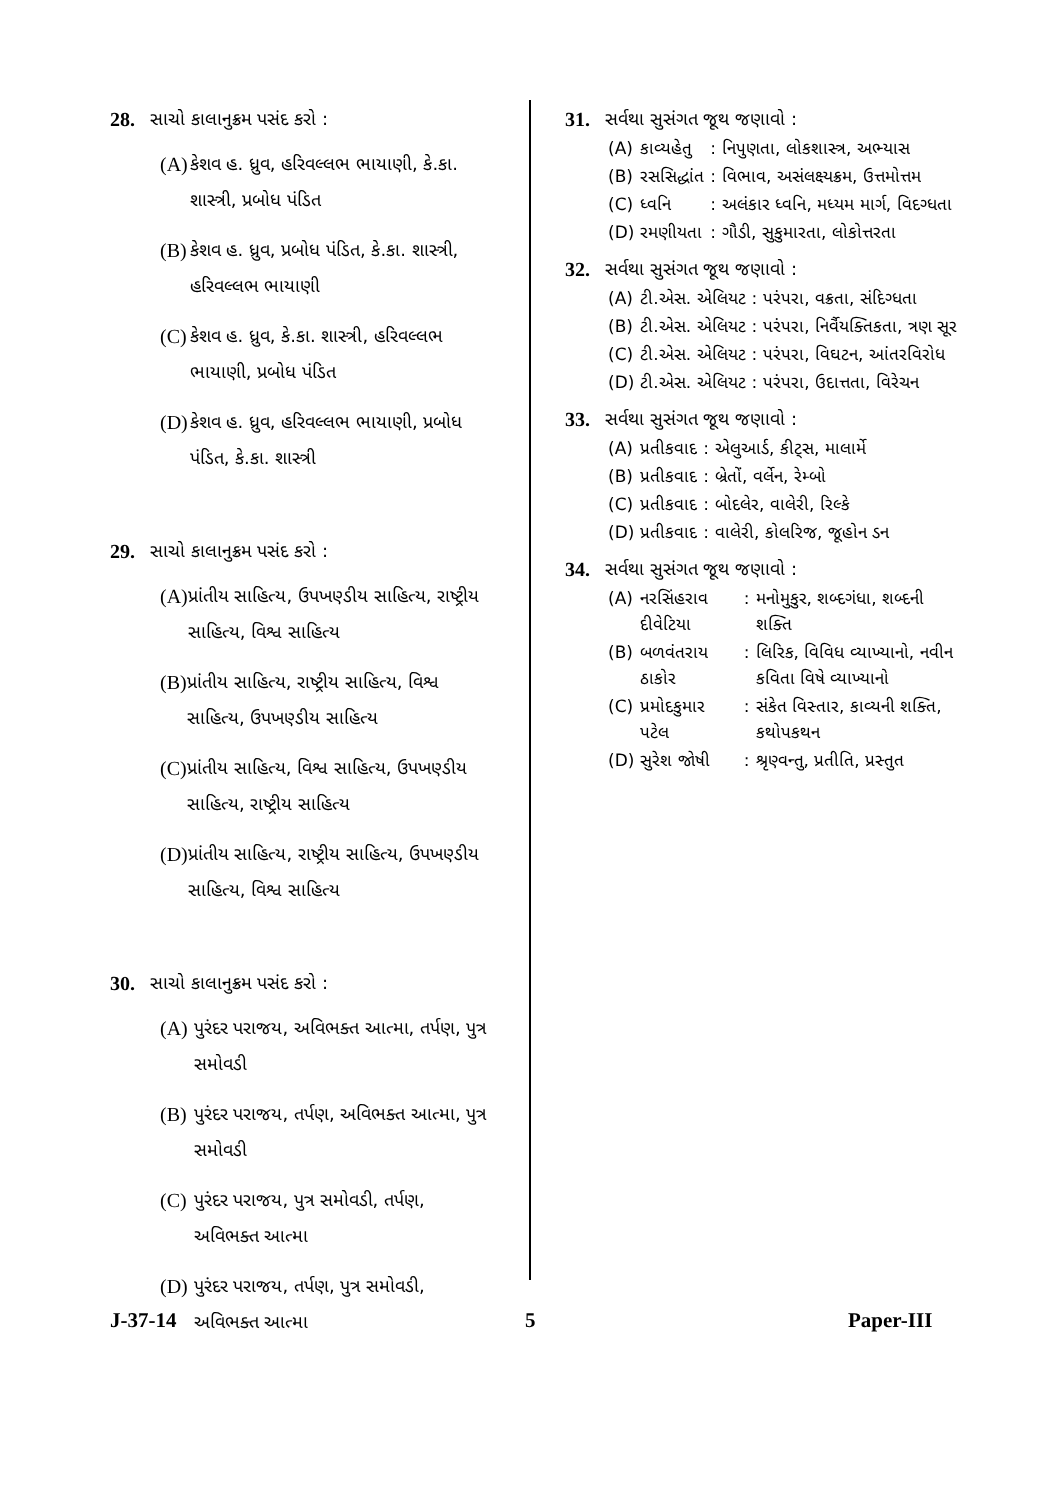28. સાચો કાલાનુક્રમ પસંદ કરો :
(A) કેશવ હ. ધ્રુવ, હરિવલ્લભ ભાયાણી, કે.કા. શાસ્ત્રી, પ્રબોધ પંડિત
(B) કેશવ હ. ધ્રુવ, પ્રબોધ પંડિત, કે.કા. શાસ્ત્રી, હરિવલ્લભ ભાયાણી
(C) કેશવ હ. ધ્રુવ, કે.કા. શાસ્ત્રી, હરિવલ્લભ ભાયાણી, પ્રબોધ પંડિત
(D) કેશવ હ. ધ્રુવ, હરિવલ્લભ ભાયાણી, પ્રબોધ પંડિત, કે.કા. શાસ્ત્રી
29. સાચો કાલાનુક્રમ પસંદ કરો :
(A) પ્રાંતીય સાહિત્ય, ઉપખણ્ડીય સાહિત્ય, રાષ્ટ્રીય સાહિત્ય, વિશ્વ સાહિત્ય
(B) પ્રાંતીય સાહિત્ય, રાષ્ટ્રીય સાહિત્ય, વિશ્વ સાહિત્ય, ઉપખણ્ડીય સાહિત્ય
(C) પ્રાંતીય સાહિત્ય, વિશ્વ સાહિત્ય, ઉપખણ્ડીય સાહિત્ય, રાષ્ટ્રીય સાહિત્ય
(D) પ્રાંતીય સાહિત્ય, રાષ્ટ્રીય સાહિત્ય, ઉપખણ્ડીય સાહિત્ય, વિશ્વ સાહિત્ય
30. સાચો કાલાનુક્રમ પસંદ કરો :
(A) પુરંદર પરાજય, અવિભક્ત આત્મા, તર્પણ, પુત્ર સમોવડી
(B) પુરંદર પરાજય, તર્પણ, અવિભક્ત આત્મા, પુત્ર સમોવડી
(C) પુરંદર પરાજય, પુત્ર સમોવડી, તર્પણ, અવિભક્ત આત્મા
(D) પુરંદર પરાજય, તર્પણ, પુત્ર સમોવડી, અવિભક્ત આત્મા
31. સર્વથા સુસંગત જૂથ જણાવો :
| (A) | કાવ્યહેતુ | : | નિપુણતા, લોકશાસ્ત્ર, અભ્યાસ |
| (B) | રસસિદ્ધાંત | : | વિભાવ, અસંલક્ષ્યક્રમ, ઉત્તમોત્તમ |
| (C) | ધ્વનિ | : | અલંકાર ધ્વનિ, મધ્યમ માર્ગ, વિદગ્ધતા |
| (D) | રમણીયતા | : | ગૌડી, સુકુમારતા, લોકોત્તરતા |
32. સર્વથા સુસંગત જૂથ જણાવો :
| (A) | ટી.એસ. એલિયટ | : | પરંપરા, વક્રતા, સંદિગ્ધતા |
| (B) | ટી.એસ. એલિયટ | : | પરંપરા, નિર્વૈયક્તિકતા, ત્રણ સૂર |
| (C) | ટી.એસ. એલિયટ | : | પરંપરા, વિઘટન, આંતરવિરોધ |
| (D) | ટી.એસ. એલિયટ | : | પરંપરા, ઉદાત્તતા, વિરેચન |
33. સર્વથા સુસંગત જૂથ જણાવો :
| (A) | પ્રતીકવાદ | : | એલુઆર્ડ, કીટ્સ, માલાર્મે |
| (B) | પ્રતીકવાદ | : | બ્રેતોં, વર્લેન, રેમ્બો |
| (C) | પ્રતીકવાદ | : | બોદલેર, વાલેરી, રિલ્કે |
| (D) | પ્રતીકવાદ | : | વાલેરી, કોલરિજ, જૂહોન ડન |
34. સર્વથા સુસંગત જૂથ જણાવો :
| (A) | નરસિંહરાવ દીવેટિયા | : | મનોમુકુર, શબ્દગંધા, શબ્દની શક્તિ |
| (B) | બળવંતરાય ઠાકોર | : | લિરિક, વિવિધ વ્યાખ્યાનો, નવીન કવિતા વિષે વ્યાખ્યાનો |
| (C) | પ્રમોદકુમાર પટેલ | : | સંકેત વિસ્તાર, કાવ્યની શક્તિ, કથોપકથન |
| (D) | સુરેશ જોષી | : | શ્રૃણ્વન્તુ, પ્રતીતિ, પ્રસ્તુત |
J-37-14 5 Paper-III